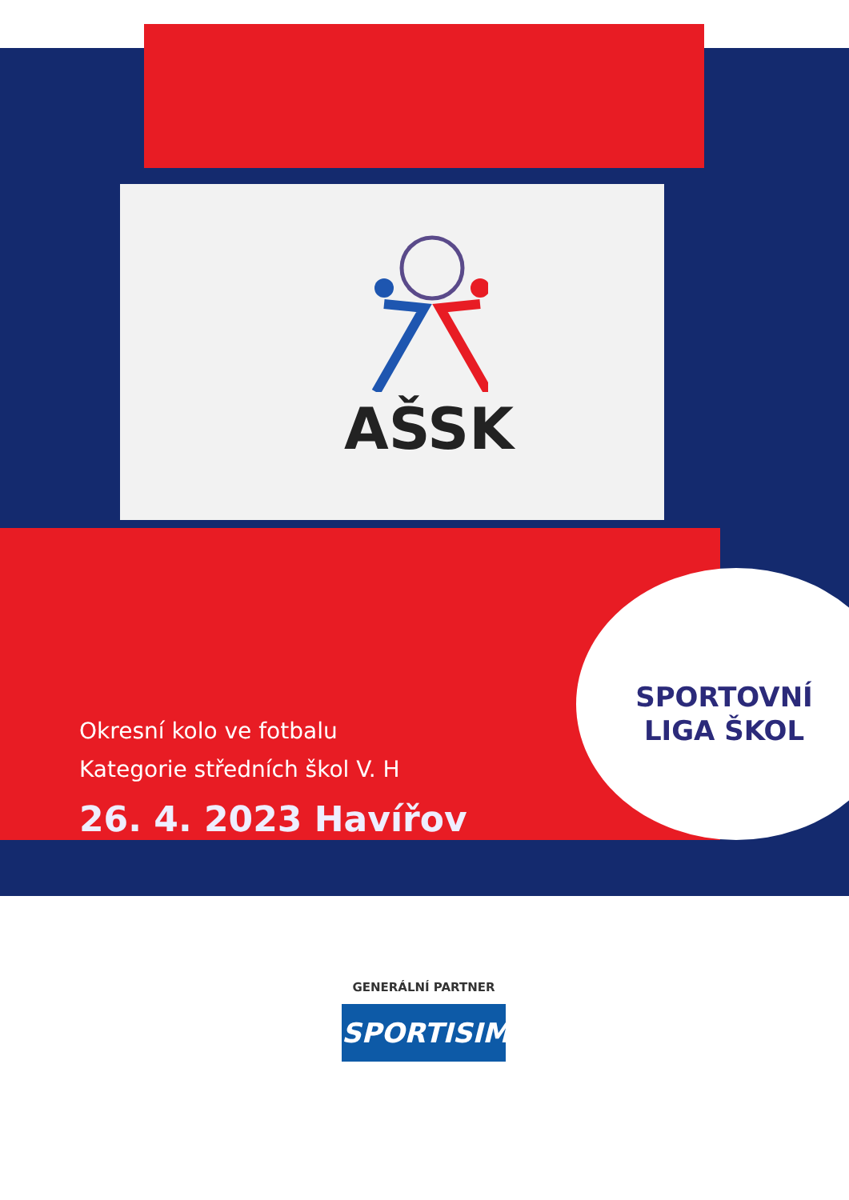AŠSK
SPORTOVNÍ
LIGA ŠKOL
Okresní kolo ve fotbalu
Kategorie středních škol V. H
26. 4. 2023 Havířov
GENERÁLNÍ PARTNER
SPORTISIMO